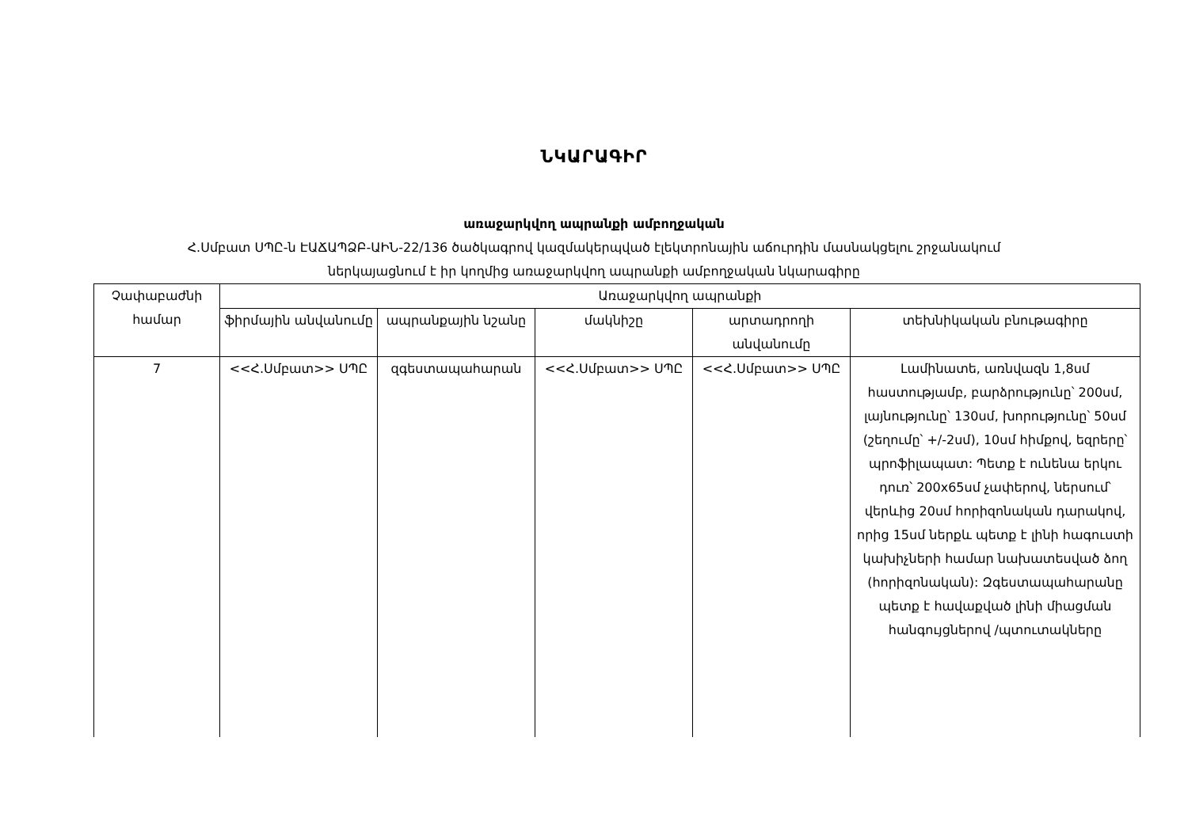ՆԿԱՐԱԳԻՐ
առաջարկվող ապրանքի ամբողջական
Հ.Սմբատ ՍՊԸ-ն ԷԱՃԱՊՁԲ-ԱԻՆ-22/136 ծածկագրով կազմակերպված էլեկտրոնային աճուրդին մասնակցելու շրջանակում
ներկայացնում է իր կողմից առաջարկվող ապրանքի ամբողջական նկարագիրը
| Չափաբաժնի համար | Առաջարկվող ապրանքի | | | | |
| --- | --- | --- | --- | --- | --- |
| | ֆիրմային անվանումը | ապրանքային նշանը | մակնիշը | արտադրողի անվանումը | տեխնիկական բնութագիրը |
| 7 | <<Հ.Սմբատ>> ՍՊԸ | զգեստապահարան | <<Հ.Սմբատ>> ՍՊԸ | <<Հ.Սմբատ>> ՍՊԸ | Լամինատե, առնվազն 1,8սմ հաստությամբ, բարձրությունը՝ 200սմ, լայնությունը՝ 130սմ, խորությունը՝ 50սմ (շեղումը՝ +/-2սմ), 10սմ հիմքով, եզրերը՝ պրոֆիլապատ: Պետք է ունենա երկու դուռ՝ 200x65սմ չափերով, ներսում՝ վերևից 20սմ հորիզոնական դարակով, որից 15սմ ներքև պետք է լինի հագուստի կախիչների համար նախատեսված ձող (հորիզոնական): Զգեստապահարանը պետք է հավաքված լինի միացման հանգույցներով /պտուտակները |